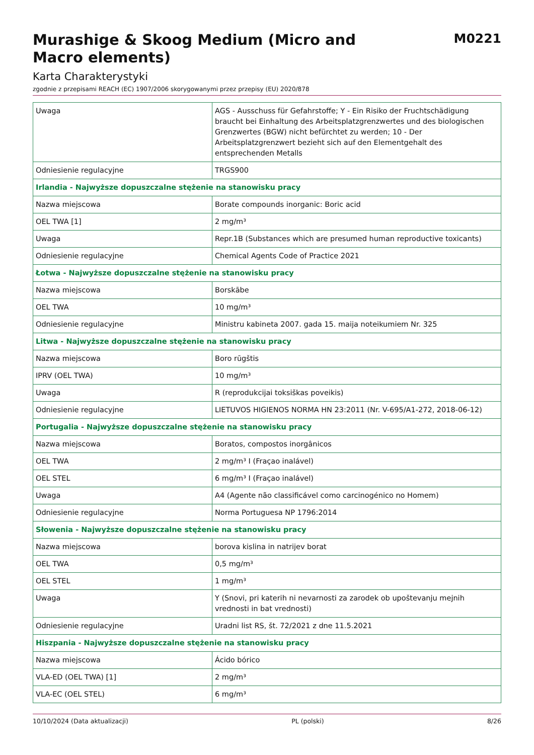Murashige & Skoog Medium (Micro and Macro elements)
M0221
Karta Charakterystyki
zgodnie z przepisami REACH (EC) 1907/2006 skorygowanymi przez przepisy (EU) 2020/878
| Uwaga | AGS - Ausschuss für Gefahrstoffe; Y - Ein Risiko der Fruchtschädigung braucht bei Einhaltung des Arbeitsplatzgrenzwertes und des biologischen Grenzwertes (BGW) nicht befürchtet zu werden; 10 - Der Arbeitsplatzgrenzwert bezieht sich auf den Elementgehalt des entsprechenden Metalls |
| Odniesienie regulacyjne | TRGS900 |
| Irlandia - Najwyższe dopuszczalne stężenie na stanowisku pracy | |
| Nazwa miejscowa | Borate compounds inorganic: Boric acid |
| OEL TWA [1] | 2 mg/m³ |
| Uwaga | Repr.1B (Substances which are presumed human reproductive toxicants) |
| Odniesienie regulacyjne | Chemical Agents Code of Practice 2021 |
| Łotwa - Najwyższe dopuszczalne stężenie na stanowisku pracy | |
| Nazwa miejscowa | Borskābe |
| OEL TWA | 10 mg/m³ |
| Odniesienie regulacyjne | Ministru kabineta 2007. gada 15. maija noteikumiem Nr. 325 |
| Litwa - Najwyższe dopuszczalne stężenie na stanowisku pracy | |
| Nazwa miejscowa | Boro rūgštis |
| IPRV (OEL TWA) | 10 mg/m³ |
| Uwaga | R (reprodukcijai toksiškas poveikis) |
| Odniesienie regulacyjne | LIETUVOS HIGIENOS NORMA HN 23:2011 (Nr. V-695/A1-272, 2018-06-12) |
| Portugalia - Najwyższe dopuszczalne stężenie na stanowisku pracy | |
| Nazwa miejscowa | Boratos, compostos inorgânicos |
| OEL TWA | 2 mg/m³ I (Fraçao inalável) |
| OEL STEL | 6 mg/m³ I (Fraçao inalável) |
| Uwaga | A4 (Agente não classificável como carcinogénico no Homem) |
| Odniesienie regulacyjne | Norma Portuguesa NP 1796:2014 |
| Słowenia - Najwyższe dopuszczalne stężenie na stanowisku pracy | |
| Nazwa miejscowa | borova kislina in natrijev borat |
| OEL TWA | 0,5 mg/m³ |
| OEL STEL | 1 mg/m³ |
| Uwaga | Y (Snovi, pri katerih ni nevarnosti za zarodek ob upoštevanju mejnih vrednosti in bat vrednosti) |
| Odniesienie regulacyjne | Uradni list RS, št. 72/2021 z dne 11.5.2021 |
| Hiszpania - Najwyższe dopuszczalne stężenie na stanowisku pracy | |
| Nazwa miejscowa | Ácido bórico |
| VLA-ED (OEL TWA) [1] | 2 mg/m³ |
| VLA-EC (OEL STEL) | 6 mg/m³ |
10/10/2024 (Data aktualizacji) PL (polski) 8/26